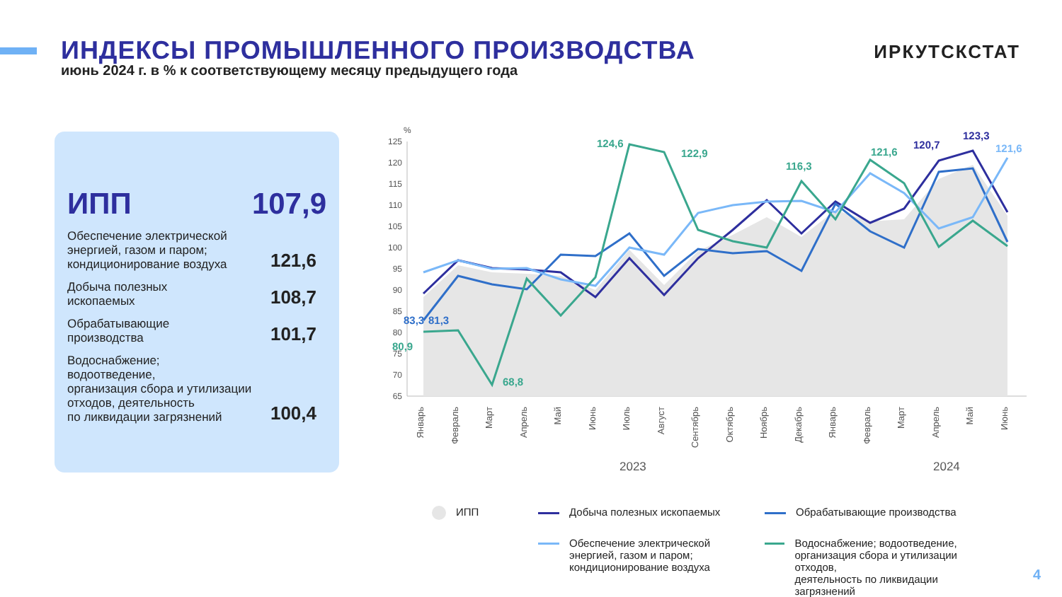ИНДЕКСЫ ПРОМЫШЛЕННОГО ПРОИЗВОДСТВА
ИРКУТСКСТАТ
июнь 2024 г. в % к соответствующему месяцу предыдущего года
ИПП 107,9
Обеспечение электрической
энергией, газом и паром;
кондиционирование воздуха 121,6
Добыча полезных
ископаемых 108,7
Обрабатывающие
производства 101,7
Водоснабжение;
водоотведение,
организация сбора и утилизации
отходов, деятельность
по ликвидации загрязнений 100,4
%
125
120
115
110
105
100
95
90
85
80
75
70
65
Январь
Февраль
Март
Апрель
Май
Июнь
Июль
Август
Сентябрь
Октябрь
Ноябрь
Декабрь
Январь
Февраль
Март
Апрель
Май
Июнь
2023
2024
124,6
122,9
116,3
121,6
120,7
123,3
121,6
80,9
68,8
83,3
81,3
ИПП
Добыча полезных ископаемых
Обрабатывающие производства
Обеспечение электрической
энергией, газом и паром;
кондиционирование воздуха
Водоснабжение; водоотведение,
организация сбора и утилизации отходов,
деятельность по ликвидации загрязнений
4